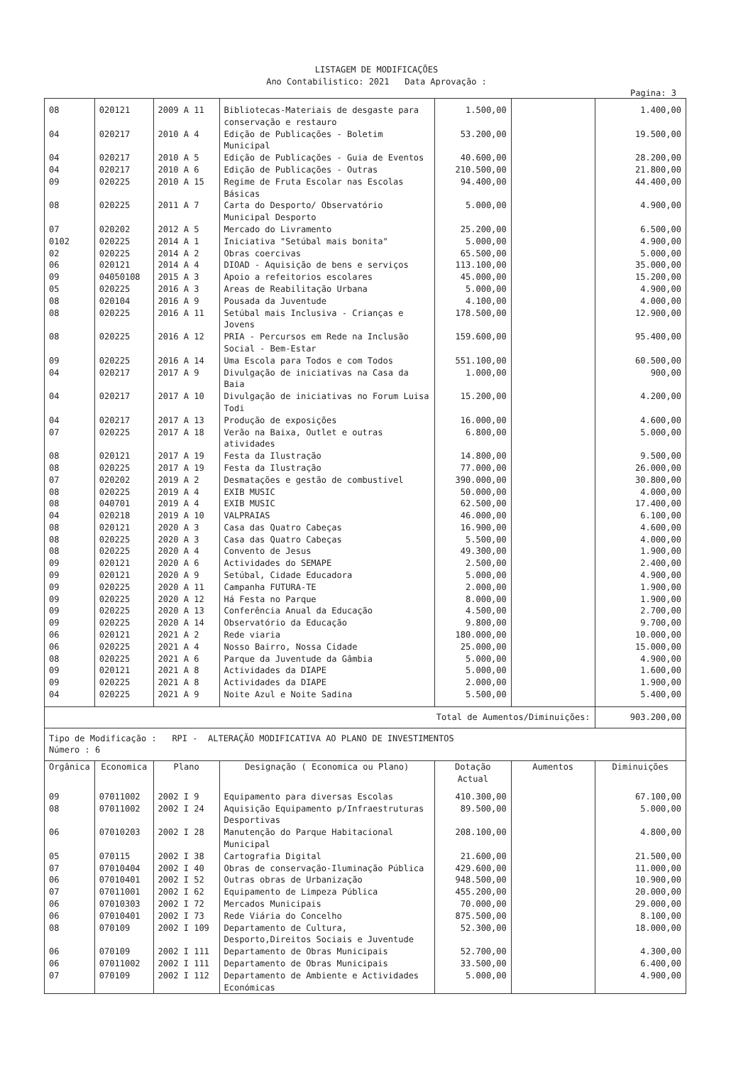LISTAGEM DE MODIFICAÇÕES
Ano Contabilistico: 2021 Data Aprovação :
Pagina: 3
| 08 | 020121 | 2009 A 11 | Bibliotecas-Materiais de desgaste para conservação e restauro | 1.500,00 | | 1.400,00 |
| 04 | 020217 | 2010 A 4 | Edição de Publicações - Boletim Municipal | 53.200,00 | | 19.500,00 |
| 04 | 020217 | 2010 A 5 | Edição de Publicações - Guia de Eventos | 40.600,00 | | 28.200,00 |
| 04 | 020217 | 2010 A 6 | Edição de Publicações - Outras | 210.500,00 | | 21.800,00 |
| 09 | 020225 | 2010 A 15 | Regime de Fruta Escolar nas Escolas Básicas | 94.400,00 | | 44.400,00 |
| 08 | 020225 | 2011 A 7 | Carta do Desporto/ Observatório Municipal Desporto | 5.000,00 | | 4.900,00 |
| 07 | 020202 | 2012 A 5 | Mercado do Livramento | 25.200,00 | | 6.500,00 |
| 0102 | 020225 | 2014 A 1 | Iniciativa "Setúbal mais bonita" | 5.000,00 | | 4.900,00 |
| 02 | 020225 | 2014 A 2 | Obras coercivas | 65.500,00 | | 5.000,00 |
| 06 | 020121 | 2014 A 4 | DIOAD - Aquisição de bens e serviços | 113.100,00 | | 35.000,00 |
| 09 | 04050108 | 2015 A 3 | Apoio a refeitorios escolares | 45.000,00 | | 15.200,00 |
| 05 | 020225 | 2016 A 3 | Areas de Reabilitação Urbana | 5.000,00 | | 4.900,00 |
| 08 | 020104 | 2016 A 9 | Pousada da Juventude | 4.100,00 | | 4.000,00 |
| 08 | 020225 | 2016 A 11 | Setúbal mais Inclusiva - Crianças e Jovens | 178.500,00 | | 12.900,00 |
| 08 | 020225 | 2016 A 12 | PRIA - Percursos em Rede na Inclusão Social - Bem-Estar | 159.600,00 | | 95.400,00 |
| 09 | 020225 | 2016 A 14 | Uma Escola para Todos e com Todos | 551.100,00 | | 60.500,00 |
| 04 | 020217 | 2017 A 9 | Divulgação de iniciativas na Casa da Baia | 1.000,00 | | 900,00 |
| 04 | 020217 | 2017 A 10 | Divulgação de iniciativas no Forum Luisa Todi | 15.200,00 | | 4.200,00 |
| 04 | 020217 | 2017 A 13 | Produção de exposições | 16.000,00 | | 4.600,00 |
| 07 | 020225 | 2017 A 18 | Verão na Baixa, Outlet e outras atividades | 6.800,00 | | 5.000,00 |
| 08 | 020121 | 2017 A 19 | Festa da Ilustração | 14.800,00 | | 9.500,00 |
| 08 | 020225 | 2017 A 19 | Festa da Ilustração | 77.000,00 | | 26.000,00 |
| 07 | 020202 | 2019 A 2 | Desmatações e gestão de combustivel | 390.000,00 | | 30.800,00 |
| 08 | 020225 | 2019 A 4 | EXIB MUSIC | 50.000,00 | | 4.000,00 |
| 08 | 040701 | 2019 A 4 | EXIB MUSIC | 62.500,00 | | 17.400,00 |
| 04 | 020218 | 2019 A 10 | VALPRAIAS | 46.000,00 | | 6.100,00 |
| 08 | 020121 | 2020 A 3 | Casa das Quatro Cabeças | 16.900,00 | | 4.600,00 |
| 08 | 020225 | 2020 A 3 | Casa das Quatro Cabeças | 5.500,00 | | 4.000,00 |
| 08 | 020225 | 2020 A 4 | Convento de Jesus | 49.300,00 | | 1.900,00 |
| 09 | 020121 | 2020 A 6 | Actividades do SEMAPE | 2.500,00 | | 2.400,00 |
| 09 | 020121 | 2020 A 9 | Setúbal, Cidade Educadora | 5.000,00 | | 4.900,00 |
| 09 | 020225 | 2020 A 11 | Campanha FUTURA-TE | 2.000,00 | | 1.900,00 |
| 09 | 020225 | 2020 A 12 | Há Festa no Parque | 8.000,00 | | 1.900,00 |
| 09 | 020225 | 2020 A 13 | Conferência Anual da Educação | 4.500,00 | | 2.700,00 |
| 09 | 020225 | 2020 A 14 | Observatório da Educação | 9.800,00 | | 9.700,00 |
| 06 | 020121 | 2021 A 2 | Rede viaria | 180.000,00 | | 10.000,00 |
| 06 | 020225 | 2021 A 4 | Nosso Bairro, Nossa Cidade | 25.000,00 | | 15.000,00 |
| 08 | 020225 | 2021 A 6 | Parque da Juventude da Gâmbia | 5.000,00 | | 4.900,00 |
| 09 | 020121 | 2021 A 8 | Actividades da DIAPE | 5.000,00 | | 1.600,00 |
| 09 | 020225 | 2021 A 8 | Actividades da DIAPE | 2.000,00 | | 1.900,00 |
| 04 | 020225 | 2021 A 9 | Noite Azul e Noite Sadina | 5.500,00 | | 5.400,00 |
| Total de Aumentos/Diminuições: | | | | | | 903.200,00 |
| Tipo de Modificação : RPI - ALTERAÇÃO MODIFICATIVA AO PLANO DE INVESTIMENTOS Número : 6 | | | | | | |
| Orgânica | Economica | Plano | Designação ( Economica ou Plano) | Dotação Actual | Aumentos | Diminuições |
| 09 | 07011002 | 2002 I 9 | Equipamento para diversas Escolas | 410.300,00 | | 67.100,00 |
| 08 | 07011002 | 2002 I 24 | Aquisição Equipamento p/Infraestruturas Desportivas | 89.500,00 | | 5.000,00 |
| 06 | 07010203 | 2002 I 28 | Manutenção do Parque Habitacional Municipal | 208.100,00 | | 4.800,00 |
| 05 | 070115 | 2002 I 38 | Cartografia Digital | 21.600,00 | | 21.500,00 |
| 07 | 07010404 | 2002 I 40 | Obras de conservação-Iluminação Pública | 429.600,00 | | 11.000,00 |
| 06 | 07010401 | 2002 I 52 | Outras obras de Urbanização | 948.500,00 | | 10.900,00 |
| 07 | 07011001 | 2002 I 62 | Equipamento de Limpeza Pública | 455.200,00 | | 20.000,00 |
| 06 | 07010303 | 2002 I 72 | Mercados Municipais | 70.000,00 | | 29.000,00 |
| 06 | 07010401 | 2002 I 73 | Rede Viária do Concelho | 875.500,00 | | 8.100,00 |
| 08 | 070109 | 2002 I 109 | Departamento de Cultura, Desporto,Direitos Sociais e Juventude | 52.300,00 | | 18.000,00 |
| 06 | 070109 | 2002 I 111 | Departamento de Obras Municipais | 52.700,00 | | 4.300,00 |
| 06 | 07011002 | 2002 I 111 | Departamento de Obras Municipais | 33.500,00 | | 6.400,00 |
| 07 | 070109 | 2002 I 112 | Departamento de Ambiente e Actividades Económicas | 5.000,00 | | 4.900,00 |